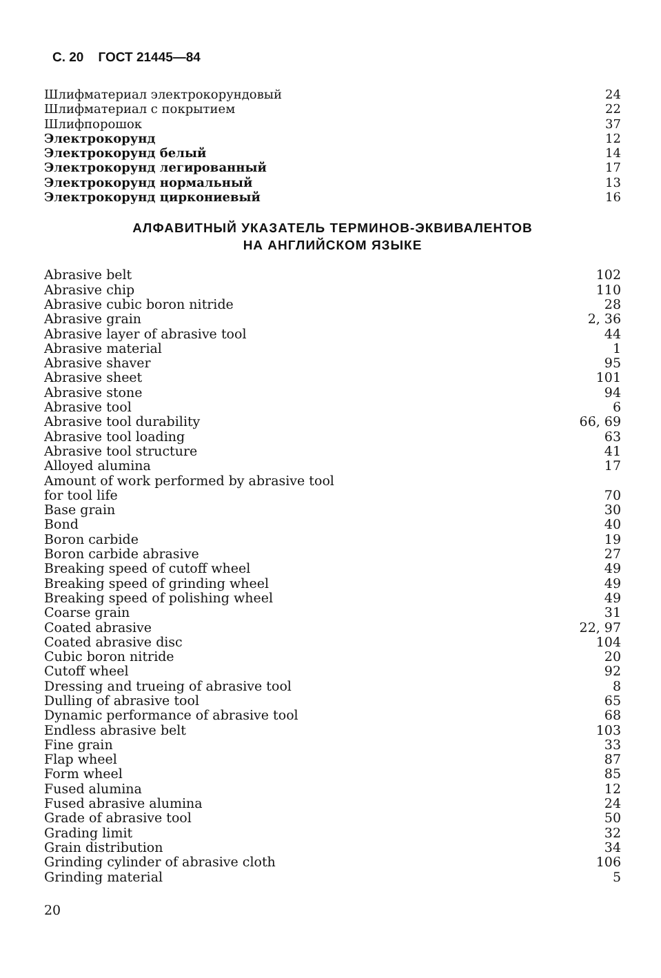С. 20 ГОСТ 21445—84
| Шлифматериал электрокорундовый | 24 |
| Шлифматериал с покрытием | 22 |
| Шлифпорошок | 37 |
| Электрокорунд | 12 |
| Электрокорунд белый | 14 |
| Электрокорунд легированный | 17 |
| Электрокорунд нормальный | 13 |
| Электрокорунд циркониевый | 16 |
АЛФАВИТНЫЙ УКАЗАТЕЛЬ ТЕРМИНОВ-ЭКВИВАЛЕНТОВ
НА АНГЛИЙСКОМ ЯЗЫКЕ
| Abrasive belt | 102 |
| Abrasive chip | 110 |
| Abrasive cubic boron nitride | 28 |
| Abrasive grain | 2, 36 |
| Abrasive layer of abrasive tool | 44 |
| Abrasive material | 1 |
| Abrasive shaver | 95 |
| Abrasive sheet | 101 |
| Abrasive stone | 94 |
| Abrasive tool | 6 |
| Abrasive tool durability | 66, 69 |
| Abrasive tool loading | 63 |
| Abrasive tool structure | 41 |
| Alloyed alumina | 17 |
| Amount of work performed by abrasive tool for tool life | 70 |
| Base grain | 30 |
| Bond | 40 |
| Boron carbide | 19 |
| Boron carbide abrasive | 27 |
| Breaking speed of cutoff wheel | 49 |
| Breaking speed of grinding wheel | 49 |
| Breaking speed of polishing wheel | 49 |
| Coarse grain | 31 |
| Coated abrasive | 22, 97 |
| Coated abrasive disc | 104 |
| Cubic boron nitride | 20 |
| Cutoff wheel | 92 |
| Dressing and trueing of abrasive tool | 8 |
| Dulling of abrasive tool | 65 |
| Dynamic performance of abrasive tool | 68 |
| Endless abrasive belt | 103 |
| Fine grain | 33 |
| Flap wheel | 87 |
| Form wheel | 85 |
| Fused alumina | 12 |
| Fused abrasive alumina | 24 |
| Grade of abrasive tool | 50 |
| Grading limit | 32 |
| Grain distribution | 34 |
| Grinding cylinder of abrasive cloth | 106 |
| Grinding material | 5 |
20